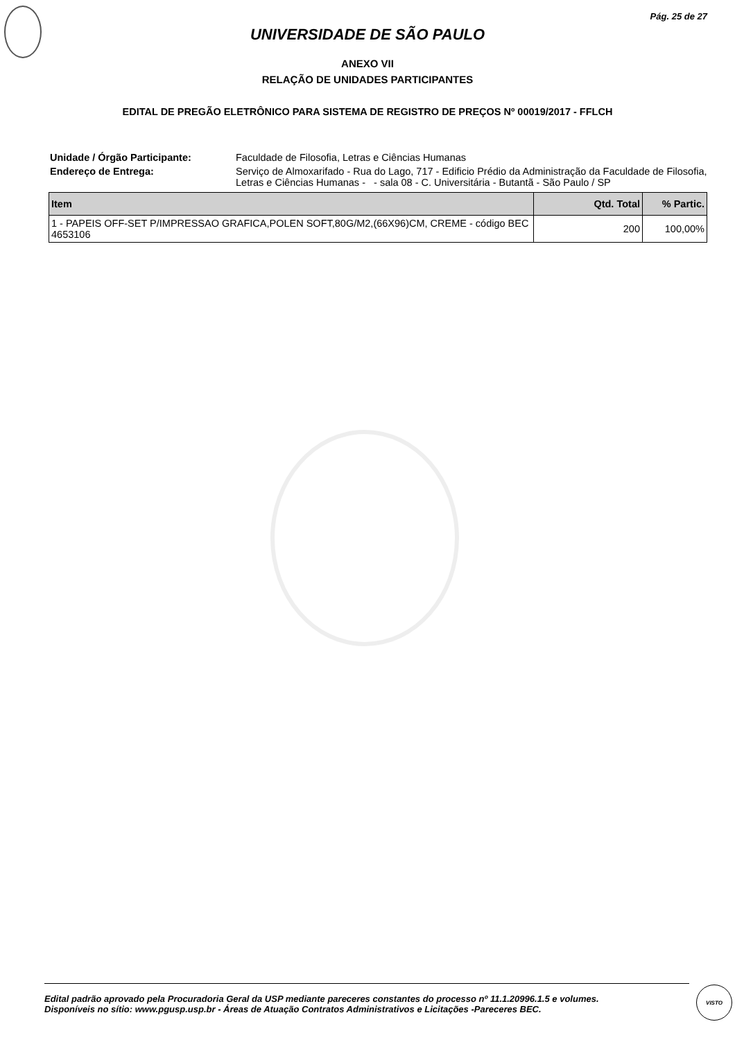Pág. 25 de 27
UNIVERSIDADE DE SÃO PAULO
ANEXO VII
RELAÇÃO DE UNIDADES PARTICIPANTES
EDITAL DE PREGÃO ELETRÔNICO PARA SISTEMA DE REGISTRO DE PREÇOS Nº 00019/2017 - FFLCH
Unidade / Órgão Participante:
Faculdade de Filosofia, Letras e Ciências Humanas
Endereço de Entrega:
Serviço de Almoxarifado - Rua do Lago, 717 - Edificio Prédio da Administração da Faculdade de Filosofia, Letras e Ciências Humanas - - sala 08 - C. Universitária - Butantã - São Paulo / SP
| Item | Qtd. Total | % Partic. |
| --- | --- | --- |
| 1 - PAPEIS OFF-SET P/IMPRESSAO GRAFICA,POLEN SOFT,80G/M2,(66X96)CM, CREME - código BEC 4653106 | 200 | 100,00% |
Edital padrão aprovado pela Procuradoria Geral da USP mediante pareceres constantes do processo nº 11.1.20996.1.5 e volumes.
Disponíveis no sítio: www.pgusp.usp.br - Áreas de Atuação Contratos Administrativos e Licitações -Pareceres BEC.
VISTO